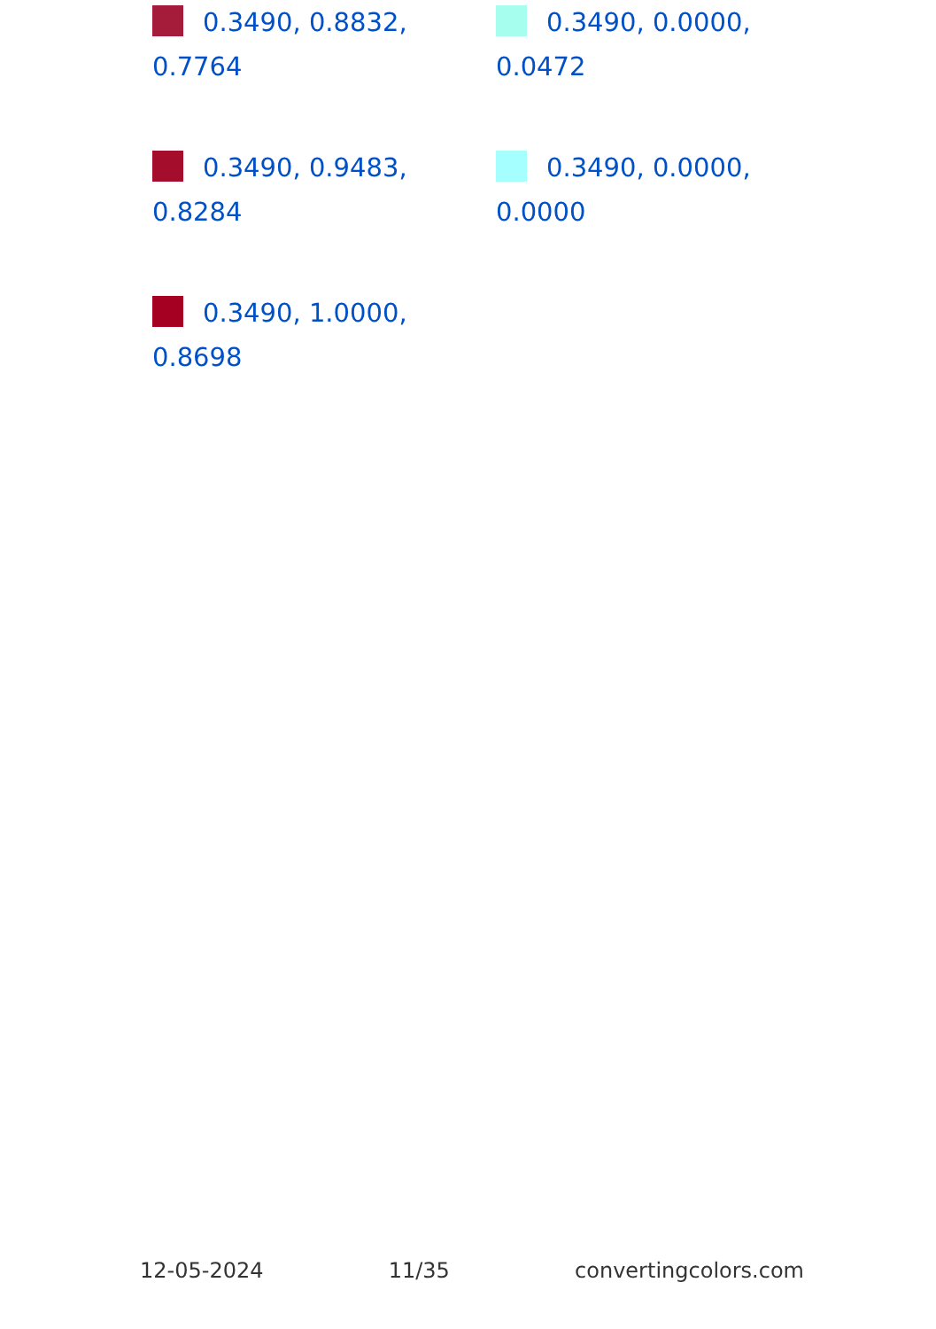0.3490, 0.8832, 0.7764
0.3490, 0.0000, 0.0472
0.3490, 0.9483, 0.8284
0.3490, 0.0000, 0.0000
0.3490, 1.0000, 0.8698
12-05-2024 11/35 convertingcolors.com